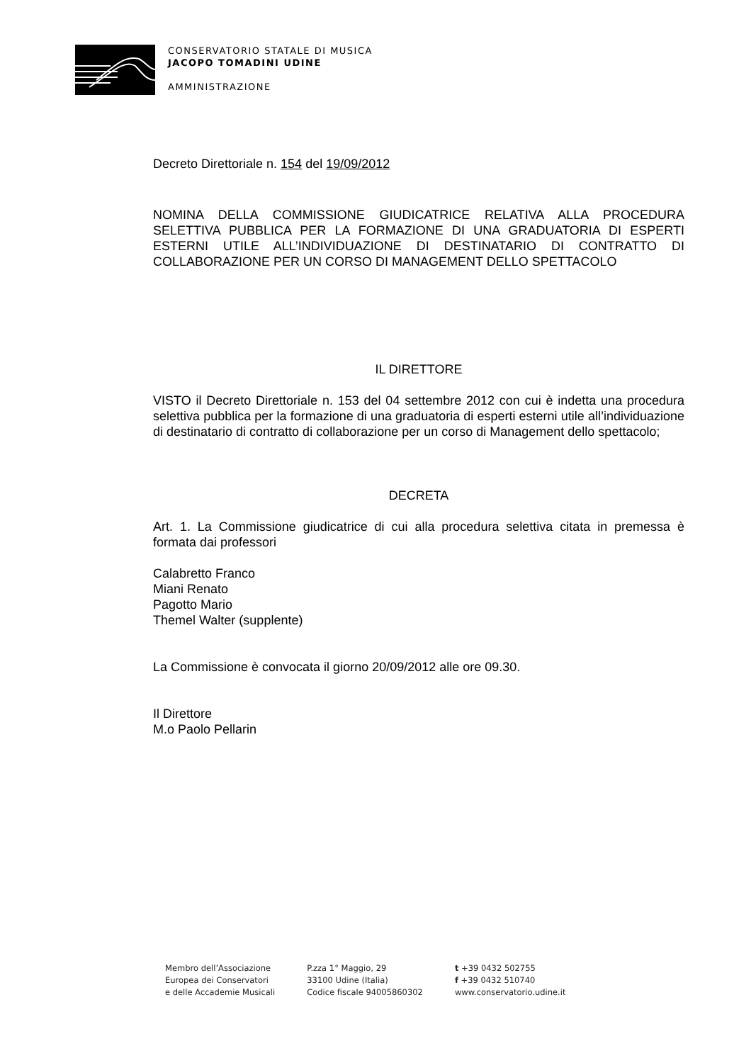CONSERVATORIO STATALE DI MUSICA
JACOPO TOMADINI UDINE
AMMINISTRAZIONE
Decreto Direttoriale n. 154 del 19/09/2012
NOMINA DELLA COMMISSIONE GIUDICATRICE RELATIVA ALLA PROCEDURA SELETTIVA PUBBLICA PER LA FORMAZIONE DI UNA GRADUATORIA DI ESPERTI ESTERNI UTILE ALL’INDIVIDUAZIONE DI DESTINATARIO DI CONTRATTO DI COLLABORAZIONE PER UN CORSO DI MANAGEMENT DELLO SPETTACOLO
IL DIRETTORE
VISTO il Decreto Direttoriale n. 153 del 04 settembre 2012 con cui è indetta una procedura selettiva pubblica per la formazione di una graduatoria di esperti esterni utile all’individuazione di destinatario di contratto di collaborazione per un corso di Management dello spettacolo;
DECRETA
Art. 1. La Commissione giudicatrice di cui alla procedura selettiva citata in premessa è formata dai professori
Calabretto Franco
Miani Renato
Pagotto Mario
Themel Walter (supplente)
La Commissione è convocata il giorno 20/09/2012 alle ore 09.30.
Il Direttore
M.o Paolo Pellarin
Membro dell’Associazione
Europea dei Conservatori
e delle Accademie Musicali
P.zza 1° Maggio, 29
33100 Udine (Italia)
Codice fiscale 94005860302
t +39 0432 502755
f +39 0432 510740
www.conservatorio.udine.it